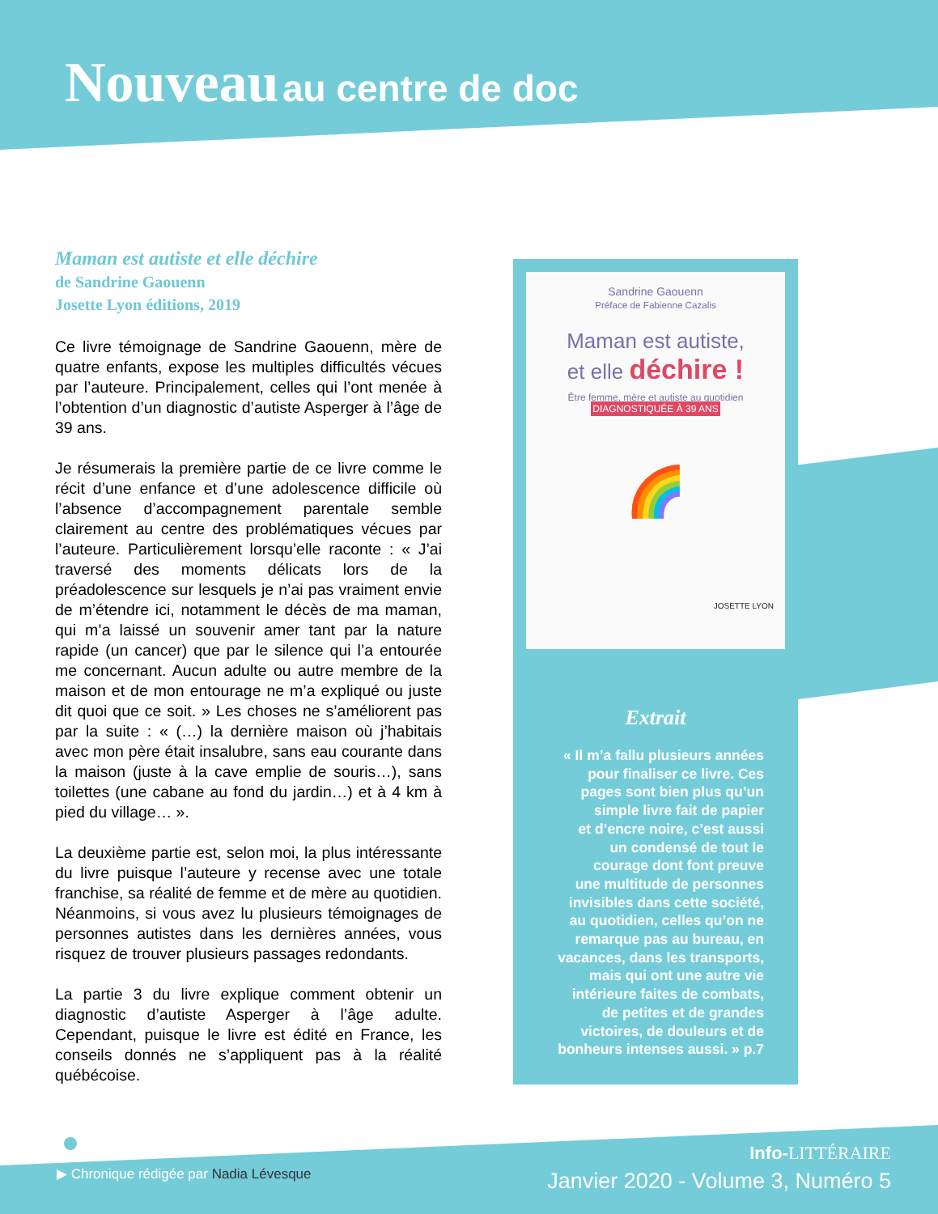Nouveau au centre de doc
Maman est autiste et elle déchire
de Sandrine Gaouenn
Josette Lyon éditions, 2019
Ce livre témoignage de Sandrine Gaouenn, mère de quatre enfants, expose les multiples difficultés vécues par l’auteure. Principalement, celles qui l’ont menée à l’obtention d’un diagnostic d’autiste Asperger à l’âge de 39 ans.
Je résumerais la première partie de ce livre comme le récit d’une enfance et d’une adolescence difficile où l’absence d’accompagnement parentale semble clairement au centre des problématiques vécues par l’auteure. Particulièrement lorsqu’elle raconte : « J’ai traversé des moments délicats lors de la préadolescence sur lesquels je n’ai pas vraiment envie de m’étendre ici, notamment le décès de ma maman, qui m’a laissé un souvenir amer tant par la nature rapide (un cancer) que par le silence qui l’a entourée me concernant. Aucun adulte ou autre membre de la maison et de mon entourage ne m’a expliqué ou juste dit quoi que ce soit. » Les choses ne s’améliorent pas par la suite : « (…) la dernière maison où j’habitais avec mon père était insalubre, sans eau courante dans la maison (juste à la cave emplie de souris…), sans toilettes (une cabane au fond du jardin…) et à 4 km à pied du village… ».
La deuxième partie est, selon moi, la plus intéressante du livre puisque l’auteure y recense avec une totale franchise, sa réalité de femme et de mère au quotidien. Néanmoins, si vous avez lu plusieurs témoignages de personnes autistes dans les dernières années, vous risquez de trouver plusieurs passages redondants.
La partie 3 du livre explique comment obtenir un diagnostic d’autiste Asperger à l’âge adulte. Cependant, puisque le livre est édité en France, les conseils donnés ne s’appliquent pas à la réalité québécoise.
Sandrine Gaouenn
Préface de Fabienne Cazalis
Maman est autiste,
et elle déchire !
Être femme, mère et autiste au quotidien DIAGNOSTIQUÉE À 39 ANS
🌈
JOSETTE LYON
Extrait
« Il m’a fallu plusieurs années
pour finaliser ce livre. Ces
pages sont bien plus qu’un
simple livre fait de papier
et d’encre noire, c’est aussi
un condensé de tout le
courage dont font preuve
une multitude de personnes
invisibles dans cette société,
au quotidien, celles qu’on ne
remarque pas au bureau, en
vacances, dans les transports,
mais qui ont une autre vie
intérieure faites de combats,
de petites et de grandes
victoires, de douleurs et de
bonheurs intenses aussi. » p.7
▶ Chronique rédigée par Nadia Lévesque
Info-LITTÉRAIRE
Janvier 2020 - Volume 3, Numéro 5